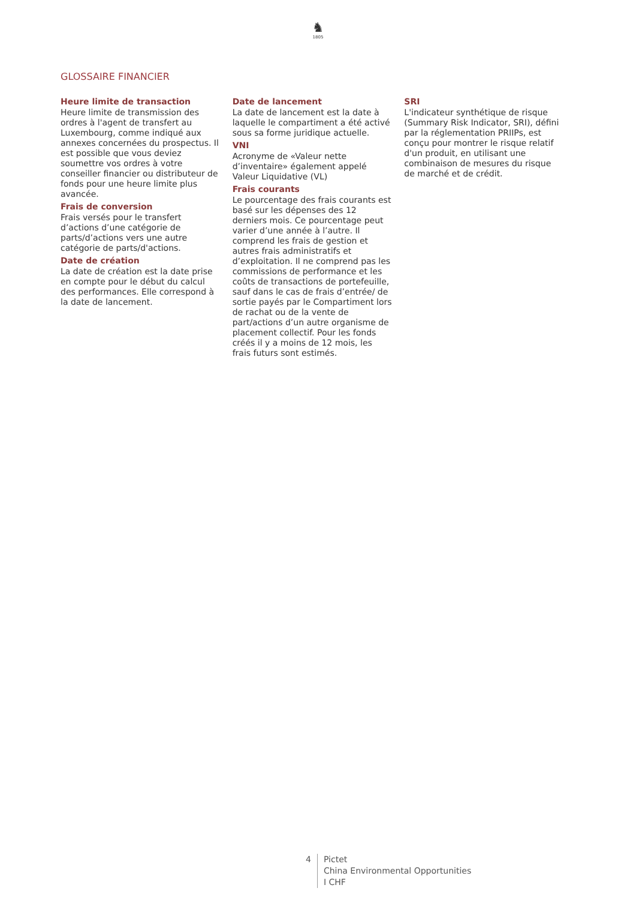♞
1805
GLOSSAIRE FINANCIER
Heure limite de transaction
Heure limite de transmission des ordres à l'agent de transfert au Luxembourg, comme indiqué aux annexes concernées du prospectus. Il est possible que vous deviez soumettre vos ordres à votre conseiller financier ou distributeur de fonds pour une heure limite plus avancée.
Frais de conversion
Frais versés pour le transfert d’actions d’une catégorie de parts/d’actions vers une autre catégorie de parts/d'actions.
Date de création
La date de création est la date prise en compte pour le début du calcul des performances. Elle correspond à la date de lancement.
Date de lancement
La date de lancement est la date à laquelle le compartiment a été activé sous sa forme juridique actuelle.
VNI
Acronyme de «Valeur nette d’inventaire» également appelé Valeur Liquidative (VL)
Frais courants
Le pourcentage des frais courants est basé sur les dépenses des 12 derniers mois. Ce pourcentage peut varier d’une année à l’autre. Il comprend les frais de gestion et autres frais administratifs et d’exploitation. Il ne comprend pas les commissions de performance et les coûts de transactions de portefeuille, sauf dans le cas de frais d’entrée/ de sortie payés par le Compartiment lors de rachat ou de la vente de part/actions d’un autre organisme de placement collectif. Pour les fonds créés il y a moins de 12 mois, les frais futurs sont estimés.
SRI
L'indicateur synthétique de risque (Summary Risk Indicator, SRI), défini par la réglementation PRIIPs, est conçu pour montrer le risque relatif d'un produit, en utilisant une combinaison de mesures du risque de marché et de crédit.
4 Pictet
China Environmental Opportunities
I CHF